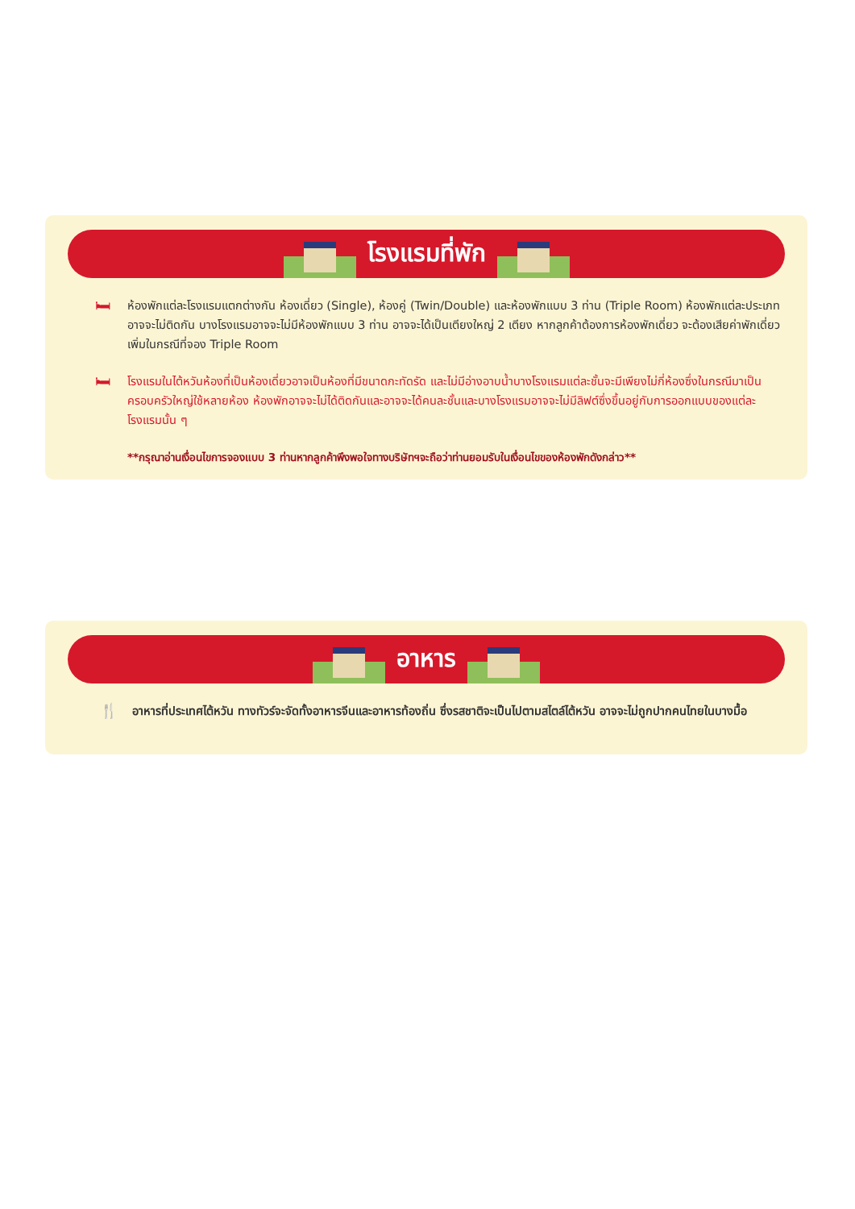โรงแรมที่พัก
🛏
ห้องพักแต่ละโรงแรมแตกต่างกัน ห้องเดี่ยว (Single), ห้องคู่ (Twin/Double) และห้องพักแบบ 3 ท่าน (Triple Room) ห้องพักแต่ละประเภทอาจจะไม่ติดกัน บางโรงแรมอาจจะไม่มีห้องพักแบบ 3 ท่าน อาจจะได้เป็นเตียงใหญ่ 2 เตียง หากลูกค้าต้องการห้องพักเดี่ยว จะต้องเสียค่าพักเดี่ยวเพิ่มในกรณีที่จอง Triple Room
🛏
โรงแรมในไต้หวันห้องที่เป็นห้องเดี่ยวอาจเป็นห้องที่มีขนาดกะทัดรัด และไม่มีอ่างอาบน้ำบางโรงแรมแต่ละชั้นจะมีเพียงไม่กี่ห้องซึ่งในกรณีมาเป็นครอบครัวใหญ่ใช้หลายห้อง ห้องพักอาจจะไม่ได้ติดกันและอาจจะได้คนละชั้นและบางโรงแรมอาจจะไม่มีลิฟต์ซึ่งขึ้นอยู่กับการออกแบบของแต่ละโรงแรมนั้น ๆ
**กรุณาอ่านเงื่อนไขการจองแบบ 3 ท่านหากลูกค้าพึงพอใจทางบริษัทฯจะถือว่าท่านยอมรับในเงื่อนไขของห้องพักดังกล่าว**
อาหาร
🍴
อาหารที่ประเทศไต้หวัน ทางทัวร์จะจัดทั้งอาหารจีนและอาหารท้องถิ่น ซึ่งรสชาติจะเป็นไปตามสไตล์ไต้หวัน อาจจะไม่ถูกปากคนไทยในบางมื้อ